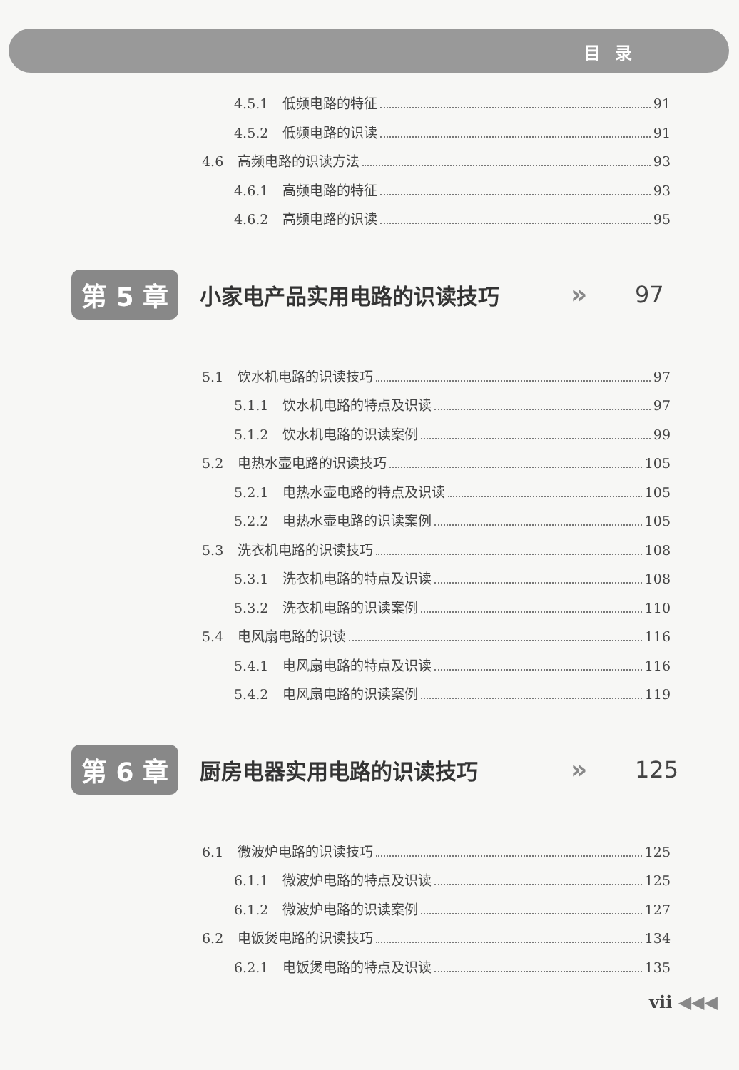目录
4.5.1 低频电路的特征 91
4.5.2 低频电路的识读 91
4.6 高频电路的识读方法 93
4.6.1 高频电路的特征 93
4.6.2 高频电路的识读 95
第 5 章
小家电产品实用电路的识读技巧
» 97
5.1 饮水机电路的识读技巧 97
5.1.1 饮水机电路的特点及识读 97
5.1.2 饮水机电路的识读案例 99
5.2 电热水壶电路的识读技巧 105
5.2.1 电热水壶电路的特点及识读 105
5.2.2 电热水壶电路的识读案例 105
5.3 洗衣机电路的识读技巧 108
5.3.1 洗衣机电路的特点及识读 108
5.3.2 洗衣机电路的识读案例 110
5.4 电风扇电路的识读 116
5.4.1 电风扇电路的特点及识读 116
5.4.2 电风扇电路的识读案例 119
第 6 章
厨房电器实用电路的识读技巧
» 125
6.1 微波炉电路的识读技巧 125
6.1.1 微波炉电路的特点及识读 125
6.1.2 微波炉电路的识读案例 127
6.2 电饭煲电路的识读技巧 134
6.2.1 电饭煲电路的特点及识读 135
vii ◀◀◀